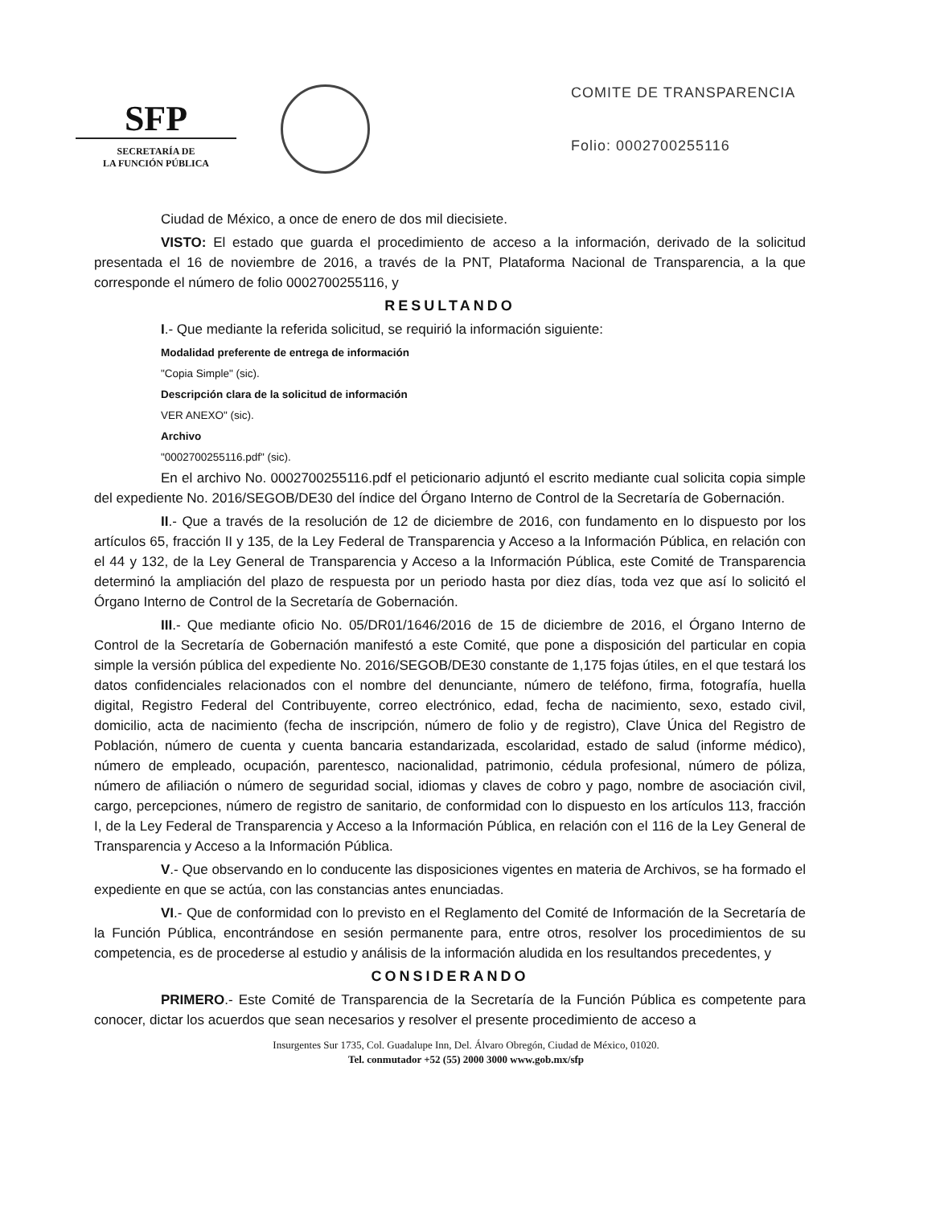SFP
SECRETARÍA DE
LA FUNCIÓN PÚBLICA
COMITE DE TRANSPARENCIA
Folio: 0002700255116
Ciudad de México, a once de enero de dos mil diecisiete.
VISTO: El estado que guarda el procedimiento de acceso a la información, derivado de la solicitud presentada el 16 de noviembre de 2016, a través de la PNT, Plataforma Nacional de Transparencia, a la que corresponde el número de folio 0002700255116, y
RESULTANDO
I.- Que mediante la referida solicitud, se requirió la información siguiente:
Modalidad preferente de entrega de información
"Copia Simple" (sic).
Descripción clara de la solicitud de información
VER ANEXO" (sic).
Archivo
"0002700255116.pdf" (sic).
En el archivo No. 0002700255116.pdf el peticionario adjuntó el escrito mediante cual solicita copia simple del expediente No. 2016/SEGOB/DE30 del índice del Órgano Interno de Control de la Secretaría de Gobernación.
II.- Que a través de la resolución de 12 de diciembre de 2016, con fundamento en lo dispuesto por los artículos 65, fracción II y 135, de la Ley Federal de Transparencia y Acceso a la Información Pública, en relación con el 44 y 132, de la Ley General de Transparencia y Acceso a la Información Pública, este Comité de Transparencia determinó la ampliación del plazo de respuesta por un periodo hasta por diez días, toda vez que así lo solicitó el Órgano Interno de Control de la Secretaría de Gobernación.
III.- Que mediante oficio No. 05/DR01/1646/2016 de 15 de diciembre de 2016, el Órgano Interno de Control de la Secretaría de Gobernación manifestó a este Comité, que pone a disposición del particular en copia simple la versión pública del expediente No. 2016/SEGOB/DE30 constante de 1,175 fojas útiles, en el que testará los datos confidenciales relacionados con el nombre del denunciante, número de teléfono, firma, fotografía, huella digital, Registro Federal del Contribuyente, correo electrónico, edad, fecha de nacimiento, sexo, estado civil, domicilio, acta de nacimiento (fecha de inscripción, número de folio y de registro), Clave Única del Registro de Población, número de cuenta y cuenta bancaria estandarizada, escolaridad, estado de salud (informe médico), número de empleado, ocupación, parentesco, nacionalidad, patrimonio, cédula profesional, número de póliza, número de afiliación o número de seguridad social, idiomas y claves de cobro y pago, nombre de asociación civil, cargo, percepciones, número de registro de sanitario, de conformidad con lo dispuesto en los artículos 113, fracción I, de la Ley Federal de Transparencia y Acceso a la Información Pública, en relación con el 116 de la Ley General de Transparencia y Acceso a la Información Pública.
V.- Que observando en lo conducente las disposiciones vigentes en materia de Archivos, se ha formado el expediente en que se actúa, con las constancias antes enunciadas.
VI.- Que de conformidad con lo previsto en el Reglamento del Comité de Información de la Secretaría de la Función Pública, encontrándose en sesión permanente para, entre otros, resolver los procedimientos de su competencia, es de procederse al estudio y análisis de la información aludida en los resultandos precedentes, y
CONSIDERANDO
PRIMERO.- Este Comité de Transparencia de la Secretaría de la Función Pública es competente para conocer, dictar los acuerdos que sean necesarios y resolver el presente procedimiento de acceso a
Insurgentes Sur 1735, Col. Guadalupe Inn, Del. Álvaro Obregón, Ciudad de México, 01020.
Tel. conmutador +52 (55) 2000 3000 www.gob.mx/sfp